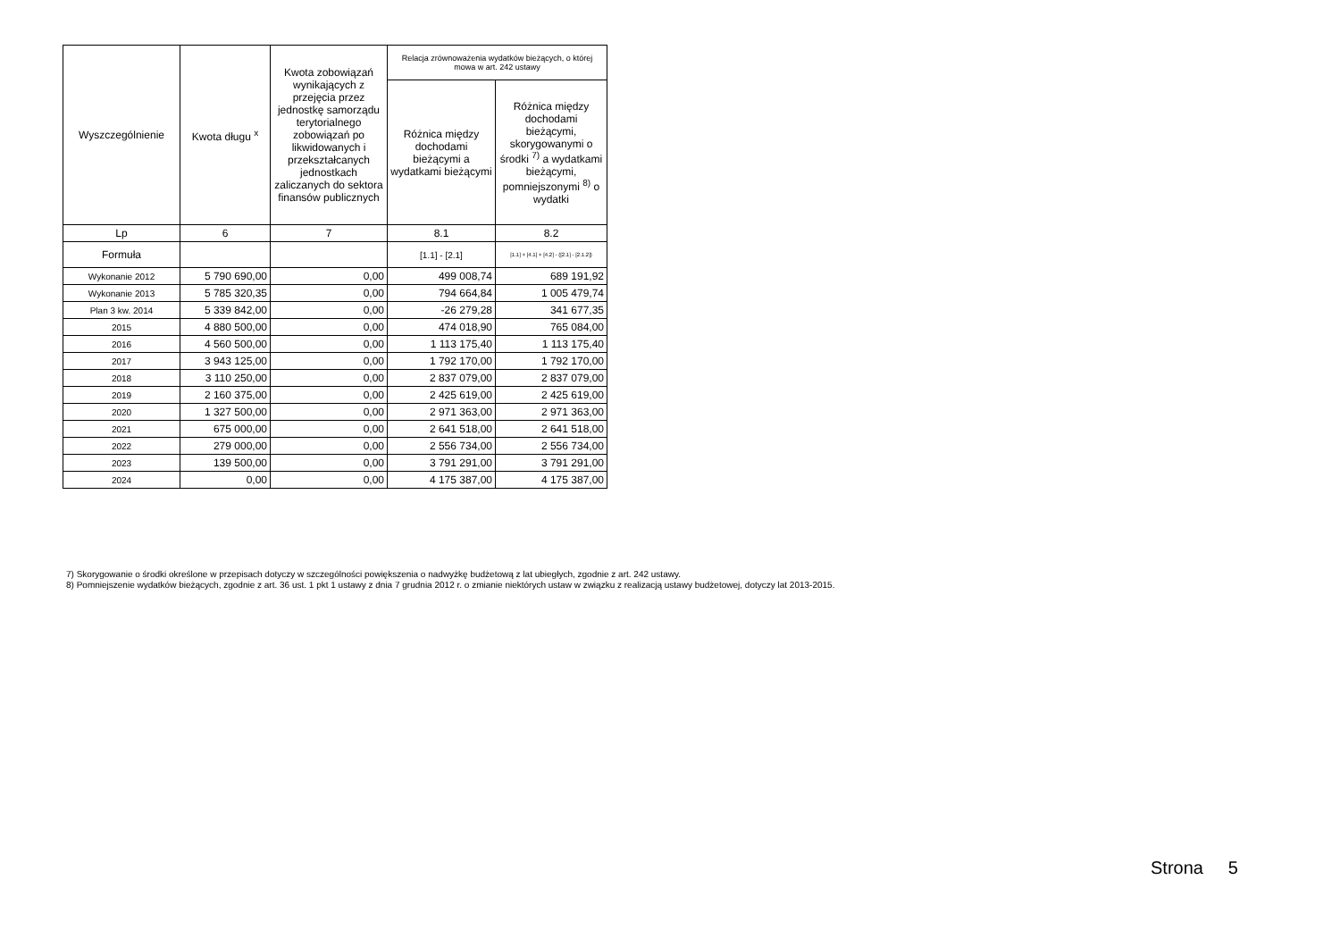| Wyszczególnienie | Kwota długu <sup>x</sup> | Kwota zobowiązań wynikających z przejęcia przez jednostkę samorządu terytorialnego zobowiązań po likwidowanych i przekształcanych jednostkach zaliczanych do sektora finansów publicznych | Relacja zrównoważenia wydatków bieżących, o której mowa w art. 242 ustawy | |
| --- | --- | --- | --- | --- |
| | | | Różnica między dochodami bieżącymi a wydatkami bieżącymi | Różnica między dochodami bieżącymi, skorygowanymi o środki <sup>7)</sup> a wydatkami bieżącymi, pomniejszonymi <sup>8)</sup> o wydatki |
| Lp | 6 | 7 | 8.1 | 8.2 |
| Formuła | | | [1.1] - [2.1] | [1.1] + [4.1] + [4.2] - ([2.1] - [2.1.2]) |
| Wykonanie 2012 | 5 790 690,00 | 0,00 | 499 008,74 | 689 191,92 |
| Wykonanie 2013 | 5 785 320,35 | 0,00 | 794 664,84 | 1 005 479,74 |
| Plan 3 kw. 2014 | 5 339 842,00 | 0,00 | -26 279,28 | 341 677,35 |
| 2015 | 4 880 500,00 | 0,00 | 474 018,90 | 765 084,00 |
| 2016 | 4 560 500,00 | 0,00 | 1 113 175,40 | 1 113 175,40 |
| 2017 | 3 943 125,00 | 0,00 | 1 792 170,00 | 1 792 170,00 |
| 2018 | 3 110 250,00 | 0,00 | 2 837 079,00 | 2 837 079,00 |
| 2019 | 2 160 375,00 | 0,00 | 2 425 619,00 | 2 425 619,00 |
| 2020 | 1 327 500,00 | 0,00 | 2 971 363,00 | 2 971 363,00 |
| 2021 | 675 000,00 | 0,00 | 2 641 518,00 | 2 641 518,00 |
| 2022 | 279 000,00 | 0,00 | 2 556 734,00 | 2 556 734,00 |
| 2023 | 139 500,00 | 0,00 | 3 791 291,00 | 3 791 291,00 |
| 2024 | 0,00 | 0,00 | 4 175 387,00 | 4 175 387,00 |
7) Skorygowanie o środki określone w przepisach dotyczy w szczególności powiększenia o nadwyżkę budżetową z lat ubiegłych, zgodnie z art. 242 ustawy.
8) Pomniejszenie wydatków bieżących, zgodnie z art. 36 ust. 1 pkt 1 ustawy z dnia 7 grudnia 2012 r. o zmianie niektórych ustaw w związku z realizacją ustawy budżetowej, dotyczy lat 2013-2015.
Strona 5